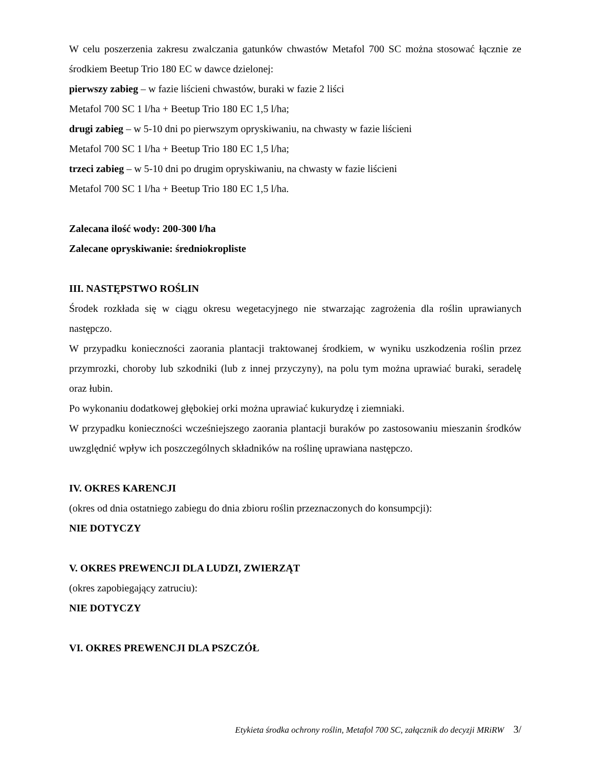W celu poszerzenia zakresu zwalczania gatunków chwastów Metafol 700 SC można stosować łącznie ze środkiem Beetup Trio 180 EC w dawce dzielonej:
pierwszy zabieg – w fazie liścieni chwastów, buraki w fazie 2 liści
Metafol 700 SC 1 l/ha + Beetup Trio 180 EC 1,5 l/ha;
drugi zabieg – w 5-10 dni po pierwszym opryskiwaniu, na chwasty w fazie liścieni
Metafol 700 SC 1 l/ha + Beetup Trio 180 EC 1,5 l/ha;
trzeci zabieg – w 5-10 dni po drugim opryskiwaniu, na chwasty w fazie liścieni
Metafol 700 SC 1 l/ha + Beetup Trio 180 EC 1,5 l/ha.
Zalecana ilość wody: 200-300 l/ha
Zalecane opryskiwanie: średniokropliste
III. NASTĘPSTWO ROŚLIN
Środek rozkłada się w ciągu okresu wegetacyjnego nie stwarzając zagrożenia dla roślin uprawianych następczo.
W przypadku konieczności zaorania plantacji traktowanej środkiem, w wyniku uszkodzenia roślin przez przymrozki, choroby lub szkodniki (lub z innej przyczyny), na polu tym można uprawiać buraki, seradelę oraz łubin.
Po wykonaniu dodatkowej głębokiej orki można uprawiać kukurydzę i ziemniaki.
W przypadku konieczności wcześniejszego zaorania plantacji buraków po zastosowaniu mieszanin środków uwzględnić wpływ ich poszczególnych składników na roślinę uprawiana następczo.
IV. OKRES KARENCJI
(okres od dnia ostatniego zabiegu do dnia zbioru roślin przeznaczonych do konsumpcji):
NIE DOTYCZY
V. OKRES PREWENCJI DLA LUDZI, ZWIERZĄT
(okres zapobiegający zatruciu):
NIE DOTYCZY
VI. OKRES PREWENCJI DLA PSZCZÓŁ
Etykieta środka ochrony roślin, Metafol 700 SC, załącznik do decyzji MRiRW 3/